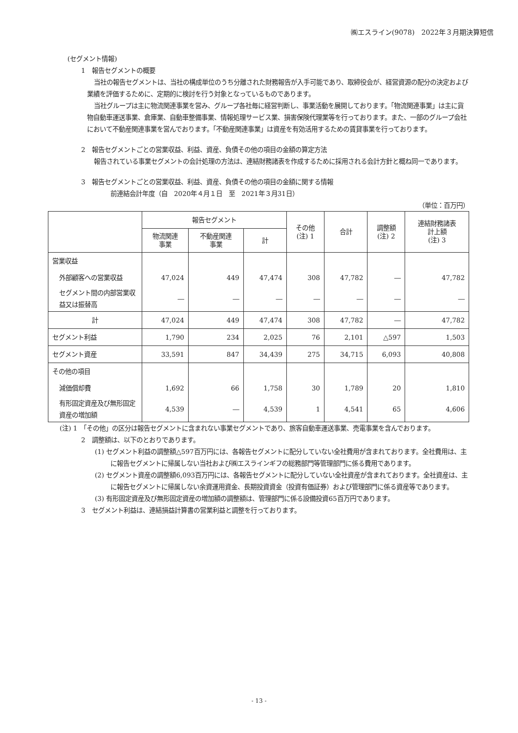㈱エスライン(9078)　2022年３月期決算短信
(セグメント情報)
1　報告セグメントの概要
当社の報告セグメントは、当社の構成単位のうち分離された財務報告が入手可能であり、取締役会が、経営資源の配分の決定および業績を評価するために、定期的に検討を行う対象となっているものであります。
当社グループは主に物流関連事業を営み、グループ各社毎に経営判断し、事業活動を展開しております。「物流関連事業」は主に貨物自動車運送事業、倉庫業、自動車整備事業、情報処理サービス業、損害保険代理業等を行っております。また、一部のグループ会社において不動産関連事業を営んでおります。「不動産関連事業」は資産を有効活用するための賃貸事業を行っております。
2　報告セグメントごとの営業収益、利益、資産、負債その他の項目の金額の算定方法
報告されている事業セグメントの会計処理の方法は、連結財務諸表を作成するために採用される会計方針と概ね同一であります。
3　報告セグメントごとの営業収益、利益、資産、負債その他の項目の金額に関する情報
前連結会計年度（自　2020年４月１日　至　2021年３月31日）
（単位：百万円）
| | 報告セグメント | | | その他 (注) 1 | 合計 | 調整額 (注) 2 | 連結財務諸表 計上額 (注) 3 |
| --- | --- | --- | --- | --- | --- | --- | --- |
| | 物流関連 事業 | 不動産関連 事業 | 計 | | | | |
| 営業収益 | | | | | | | |
| 外部顧客への営業収益 | 47,024 | 449 | 47,474 | 308 | 47,782 | ― | 47,782 |
| セグメント間の内部営業収益又は振替高 | ― | ― | ― | ― | ― | ― | ― |
| 計 | 47,024 | 449 | 47,474 | 308 | 47,782 | ― | 47,782 |
| セグメント利益 | 1,790 | 234 | 2,025 | 76 | 2,101 | △597 | 1,503 |
| セグメント資産 | 33,591 | 847 | 34,439 | 275 | 34,715 | 6,093 | 40,808 |
| その他の項目 | | | | | | | |
| 減価償却費 | 1,692 | 66 | 1,758 | 30 | 1,789 | 20 | 1,810 |
| 有形固定資産及び無形固定資産の増加額 | 4,539 | ― | 4,539 | 1 | 4,541 | 65 | 4,606 |
(注) 1　「その他」の区分は報告セグメントに含まれない事業セグメントであり、旅客自動車運送事業、売電事業を含んでおります。
2　調整額は、以下のとおりであります。
(1) セグメント利益の調整額△597百万円には、各報告セグメントに配分していない全社費用が含まれております。全社費用は、主に報告セグメントに帰属しない当社および㈱エスラインギフの総務部門等管理部門に係る費用であります。
(2) セグメント資産の調整額6,093百万円には、各報告セグメントに配分していない全社資産が含まれております。全社資産は、主に報告セグメントに帰属しない余資運用資金、長期投資資金（投資有価証券）および管理部門に係る資産等であります。
(3) 有形固定資産及び無形固定資産の増加額の調整額は、管理部門に係る設備投資65百万円であります。
3　セグメント利益は、連結損益計算書の営業利益と調整を行っております。
- 13 -